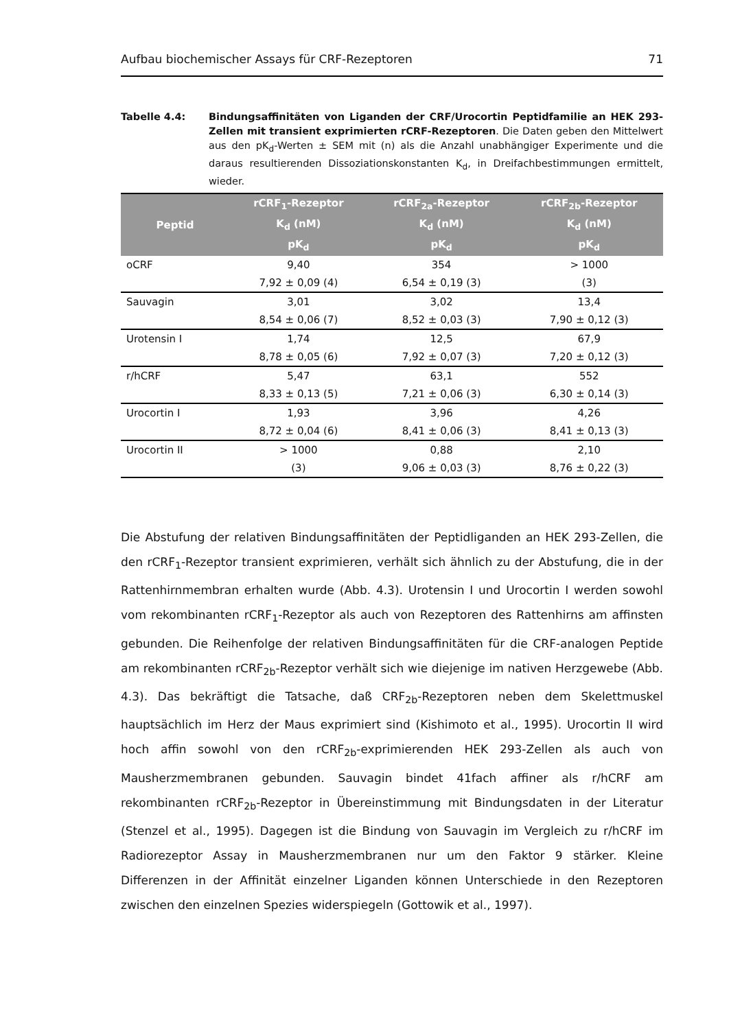Aufbau biochemischer Assays für CRF-Rezeptoren 71
Tabelle 4.4: Bindungsaffinitäten von Liganden der CRF/Urocortin Peptidfamilie an HEK 293-Zellen mit transient exprimierten rCRF-Rezeptoren. Die Daten geben den Mittelwert aus den pK<sub>d</sub>-Werten ± SEM mit (n) als die Anzahl unabhängiger Experimente und die daraus resultierenden Dissoziationskonstanten K<sub>d</sub>, in Dreifachbestimmungen ermittelt, wieder.
| Peptid | rCRF<sub>1</sub>-Rezeptor | rCRF<sub>2a</sub>-Rezeptor | rCRF<sub>2b</sub>-Rezeptor |
| --- | --- | --- | --- |
| | K<sub>d</sub> (nM) | K<sub>d</sub> (nM) | K<sub>d</sub> (nM) |
| | pK<sub>d</sub> | pK<sub>d</sub> | pK<sub>d</sub> |
| oCRF | 9,40 | 354 | > 1000 |
| | 7,92 ± 0,09 (4) | 6,54 ± 0,19 (3) | (3) |
| Sauvagin | 3,01 | 3,02 | 13,4 |
| | 8,54 ± 0,06 (7) | 8,52 ± 0,03 (3) | 7,90 ± 0,12 (3) |
| Urotensin I | 1,74 | 12,5 | 67,9 |
| | 8,78 ± 0,05 (6) | 7,92 ± 0,07 (3) | 7,20 ± 0,12 (3) |
| r/hCRF | 5,47 | 63,1 | 552 |
| | 8,33 ± 0,13 (5) | 7,21 ± 0,06 (3) | 6,30 ± 0,14 (3) |
| Urocortin I | 1,93 | 3,96 | 4,26 |
| | 8,72 ± 0,04 (6) | 8,41 ± 0,06 (3) | 8,41 ± 0,13 (3) |
| Urocortin II | > 1000 | 0,88 | 2,10 |
| | (3) | 9,06 ± 0,03 (3) | 8,76 ± 0,22 (3) |
Die Abstufung der relativen Bindungsaffinitäten der Peptidliganden an HEK 293-Zellen, die den rCRF<sub>1</sub>-Rezeptor transient exprimieren, verhält sich ähnlich zu der Abstufung, die in der Rattenhirnmembran erhalten wurde (Abb. 4.3). Urotensin I und Urocortin I werden sowohl vom rekombinanten rCRF<sub>1</sub>-Rezeptor als auch von Rezeptoren des Rattenhirns am affinsten gebunden. Die Reihenfolge der relativen Bindungsaffinitäten für die CRF-analogen Peptide am rekombinanten rCRF<sub>2b</sub>-Rezeptor verhält sich wie diejenige im nativen Herzgewebe (Abb. 4.3). Das bekräftigt die Tatsache, daß CRF<sub>2b</sub>-Rezeptoren neben dem Skelettmuskel hauptsächlich im Herz der Maus exprimiert sind (Kishimoto et al., 1995). Urocortin II wird hoch affin sowohl von den rCRF<sub>2b</sub>-exprimierenden HEK 293-Zellen als auch von Mausherzmembranen gebunden. Sauvagin bindet 41fach affiner als r/hCRF am rekombinanten rCRF<sub>2b</sub>-Rezeptor in Übereinstimmung mit Bindungsdaten in der Literatur (Stenzel et al., 1995). Dagegen ist die Bindung von Sauvagin im Vergleich zu r/hCRF im Radiorezeptor Assay in Mausherzmembranen nur um den Faktor 9 stärker. Kleine Differenzen in der Affinität einzelner Liganden können Unterschiede in den Rezeptoren zwischen den einzelnen Spezies widerspiegeln (Gottowik et al., 1997).